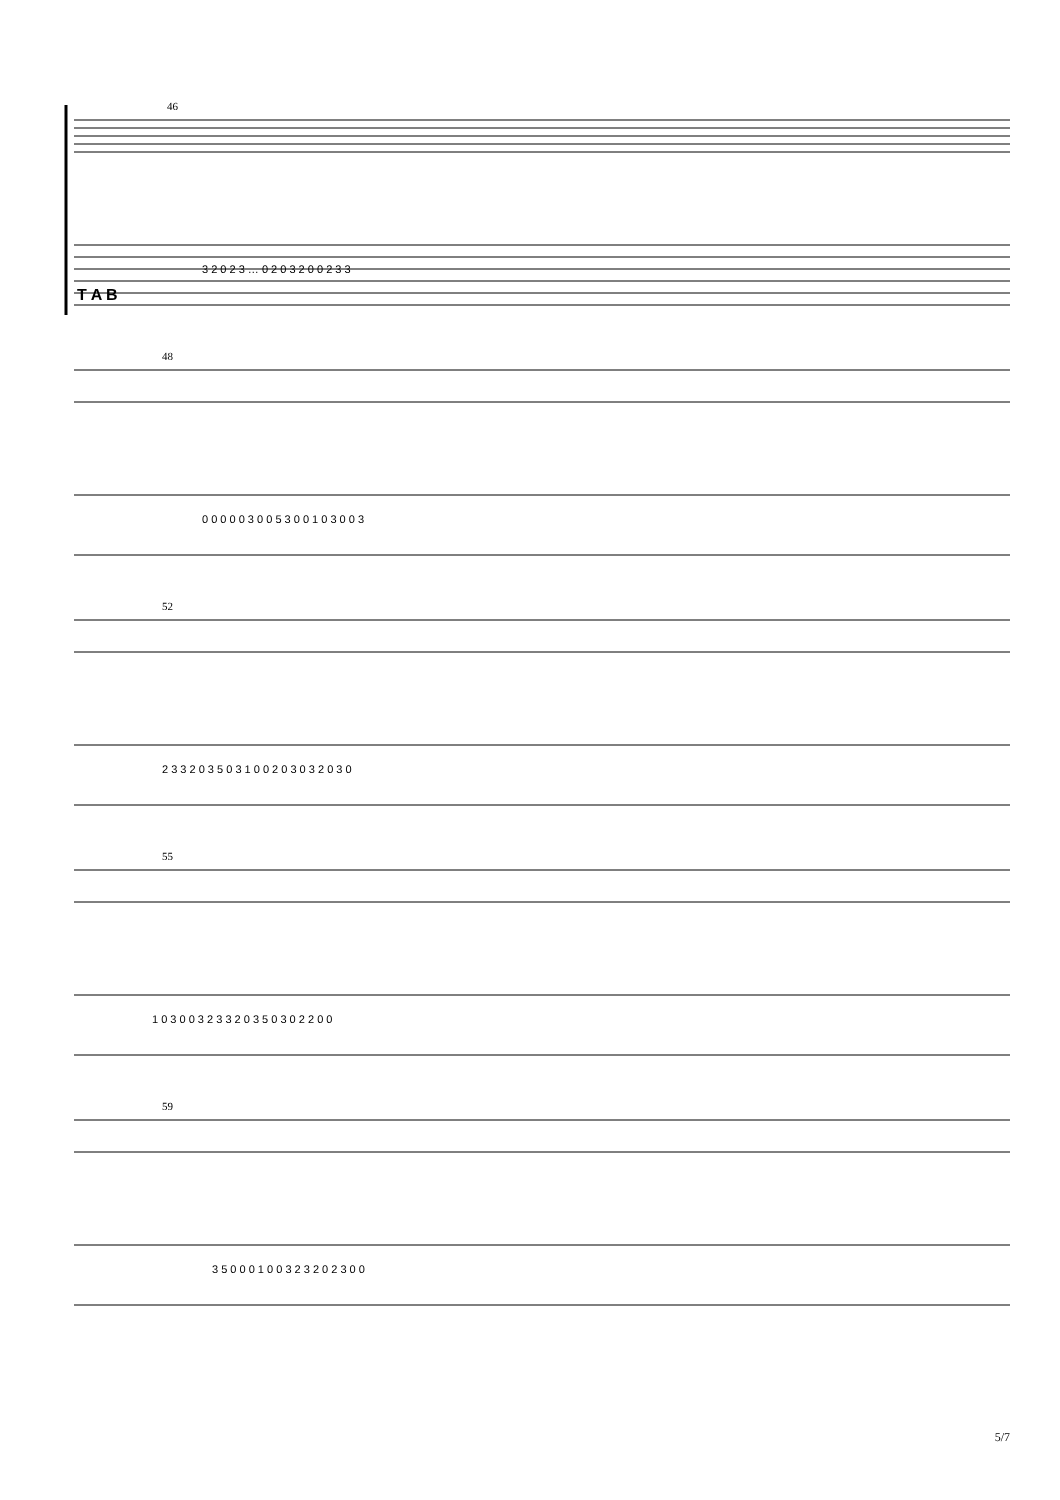46
T A B
3 2 0 2 3 … 0 2 0 3 2 0 0 2 3 3
48
0 0 0 0 0 3 0 0 5 3 0 0 1 0 3 0 0 3
52
2 3 3 2 0 3 5 0 3 1 0 0 2 0 3 0 3 2 0 3 0
55
1 0 3 0 0 3 2 3 3 2 0 3 5 0 3 0 2 2 0 0
59
3 5 0 0 0 1 0 0 3 2 3 2 0 2 3 0 0
5/7